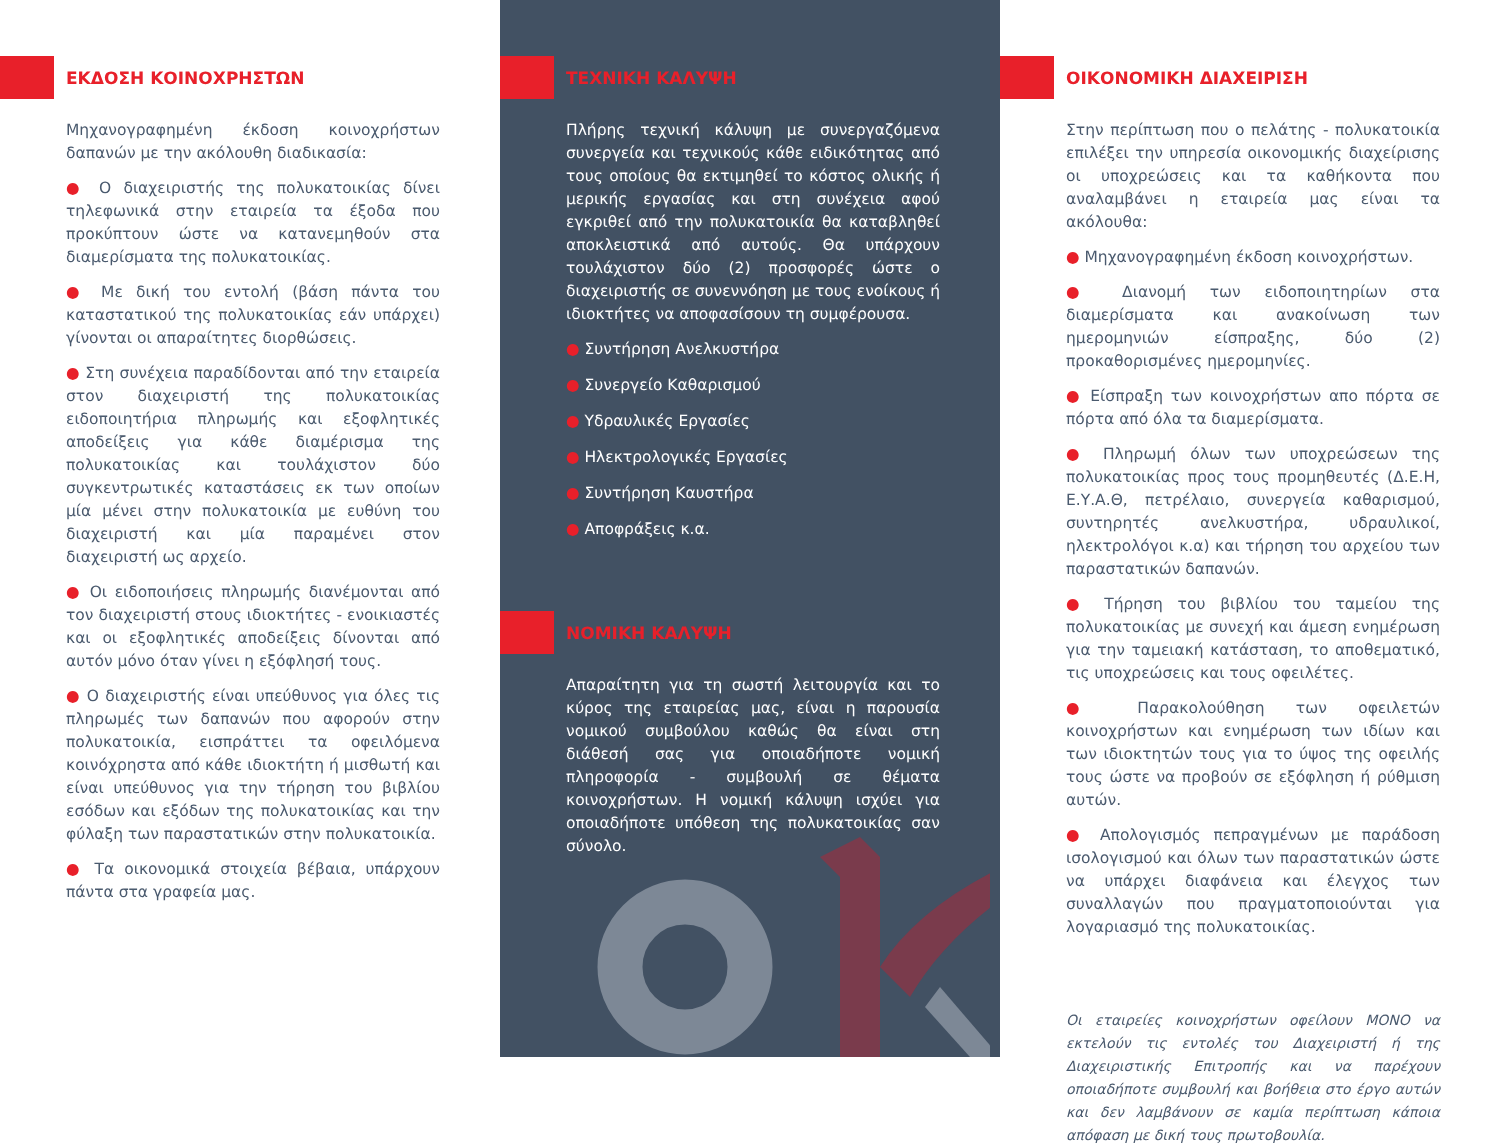ΕΚΔΟΣΗ ΚΟΙΝΟΧΡΗΣΤΩΝ
Μηχανογραφημένη έκδοση κοινοχρήστων δαπανών με την ακόλουθη διαδικασία:
● Ο διαχειριστής της πολυκατοικίας δίνει τηλεφωνικά στην εταιρεία τα έξοδα που προκύπτουν ώστε να κατανεμηθούν στα διαμερίσματα της πολυκατοικίας.
● Με δική του εντολή (βάση πάντα του καταστατικού της πολυκατοικίας εάν υπάρχει) γίνονται οι απαραίτητες διορθώσεις.
● Στη συνέχεια παραδίδονται από την εταιρεία στον διαχειριστή της πολυκατοικίας ειδοποιητήρια πληρωμής και εξοφλητικές αποδείξεις για κάθε διαμέρισμα της πολυκατοικίας και τουλάχιστον δύο συγκεντρωτικές καταστάσεις εκ των οποίων μία μένει στην πολυκατοικία με ευθύνη του διαχειριστή και μία παραμένει στον διαχειριστή ως αρχείο.
● Οι ειδοποιήσεις πληρωμής διανέμονται από τον διαχειριστή στους ιδιοκτήτες - ενοικιαστές και οι εξοφλητικές αποδείξεις δίνονται από αυτόν μόνο όταν γίνει η εξόφλησή τους.
● Ο διαχειριστής είναι υπεύθυνος για όλες τις πληρωμές των δαπανών που αφορούν στην πολυκατοικία, εισπράττει τα οφειλόμενα κοινόχρηστα από κάθε ιδιοκτήτη ή μισθωτή και είναι υπεύθυνος για την τήρηση του βιβλίου εσόδων και εξόδων της πολυκατοικίας και την φύλαξη των παραστατικών στην πολυκατοικία.
● Τα οικονομικά στοιχεία βέβαια, υπάρχουν πάντα στα γραφεία μας.
ΤΕΧΝΙΚΗ ΚΑΛΥΨΗ
Πλήρης τεχνική κάλυψη με συνεργαζόμενα συνεργεία και τεχνικούς κάθε ειδικότητας από τους οποίους θα εκτιμηθεί το κόστος ολικής ή μερικής εργασίας και στη συνέχεια αφού εγκριθεί από την πολυκατοικία θα καταβληθεί αποκλειστικά από αυτούς. Θα υπάρχουν τουλάχιστον δύο (2) προσφορές ώστε ο διαχειριστής σε συνεννόηση με τους ενοίκους ή ιδιοκτήτες να αποφασίσουν τη συμφέρουσα.
● Συντήρηση Ανελκυστήρα
● Συνεργείο Καθαρισμού
● Υδραυλικές Εργασίες
● Ηλεκτρολογικές Εργασίες
● Συντήρηση Καυστήρα
● Αποφράξεις κ.α.
ΝΟΜΙΚΗ ΚΑΛΥΨΗ
Απαραίτητη για τη σωστή λειτουργία και το κύρος της εταιρείας μας, είναι η παρουσία νομικού συμβούλου καθώς θα είναι στη διάθεσή σας για οποιαδήποτε νομική πληροφορία - συμβουλή σε θέματα κοινοχρήστων. Η νομική κάλυψη ισχύει για οποιαδήποτε υπόθεση της πολυκατοικίας σαν σύνολο.
ΟΙΚΟΝΟΜΙΚΗ ΔΙΑΧΕΙΡΙΣΗ
Στην περίπτωση που ο πελάτης - πολυκατοικία επιλέξει την υπηρεσία οικονομικής διαχείρισης οι υποχρεώσεις και τα καθήκοντα που αναλαμβάνει η εταιρεία μας είναι τα ακόλουθα:
● Μηχανογραφημένη έκδοση κοινοχρήστων.
● Διανομή των ειδοποιητηρίων στα διαμερίσματα και ανακοίνωση των ημερομηνιών είσπραξης, δύο (2) προκαθορισμένες ημερομηνίες.
● Είσπραξη των κοινοχρήστων απο πόρτα σε πόρτα από όλα τα διαμερίσματα.
● Πληρωμή όλων των υποχρεώσεων της πολυκατοικίας προς τους προμηθευτές (Δ.Ε.Η, Ε.Υ.Α.Θ, πετρέλαιο, συνεργεία καθαρισμού, συντηρητές ανελκυστήρα, υδραυλικοί, ηλεκτρολόγοι κ.α) και τήρηση του αρχείου των παραστατικών δαπανών.
● Τήρηση του βιβλίου του ταμείου της πολυκατοικίας με συνεχή και άμεση ενημέρωση για την ταμειακή κατάσταση, το αποθεματικό, τις υποχρεώσεις και τους οφειλέτες.
● Παρακολούθηση των οφειλετών κοινοχρήστων και ενημέρωση των ιδίων και των ιδιοκτητών τους για το ύψος της οφειλής τους ώστε να προβούν σε εξόφληση ή ρύθμιση αυτών.
● Απολογισμός πεπραγμένων με παράδοση ισολογισμού και όλων των παραστατικών ώστε να υπάρχει διαφάνεια και έλεγχος των συναλλαγών που πραγματοποιούνται για λογαριασμό της πολυκατοικίας.
Οι εταιρείες κοινοχρήστων οφείλουν ΜΟΝΟ να εκτελούν τις εντολές του Διαχειριστή ή της Διαχειριστικής Επιτροπής και να παρέχουν οποιαδήποτε συμβουλή και βοήθεια στο έργο αυτών και δεν λαμβάνουν σε καμία περίπτωση κάποια απόφαση με δική τους πρωτοβουλία.